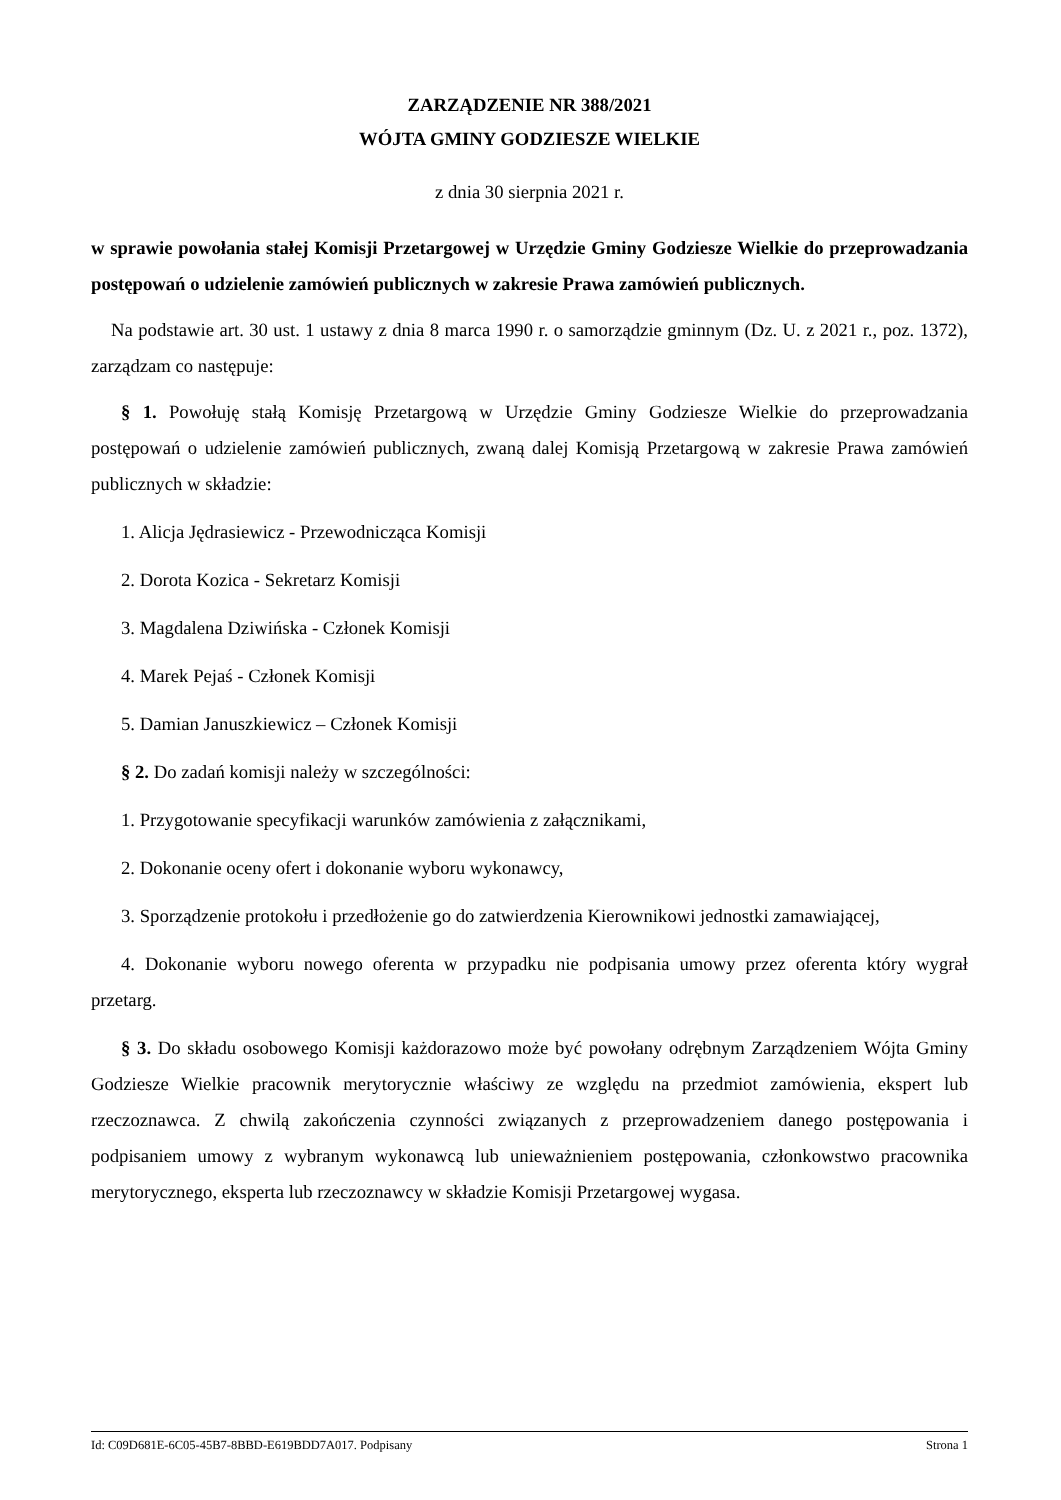ZARZĄDZENIE NR 388/2021
WÓJTA GMINY GODZIESZE WIELKIE
z dnia 30 sierpnia 2021 r.
w sprawie powołania stałej Komisji Przetargowej w Urzędzie Gminy Godziesze Wielkie do przeprowadzania postępowań o udzielenie zamówień publicznych w zakresie Prawa zamówień publicznych.
Na podstawie art. 30 ust. 1 ustawy z dnia 8 marca 1990 r. o samorządzie gminnym (Dz. U. z 2021 r., poz. 1372), zarządzam co następuje:
§ 1. Powołuję stałą Komisję Przetargową w Urzędzie Gminy Godziesze Wielkie do przeprowadzania postępowań o udzielenie zamówień publicznych, zwaną dalej Komisją Przetargową w zakresie Prawa zamówień publicznych w składzie:
1. Alicja Jędrasiewicz - Przewodnicząca Komisji
2. Dorota Kozica - Sekretarz Komisji
3. Magdalena Dziwińska - Członek Komisji
4. Marek Pejaś - Członek Komisji
5. Damian Januszkiewicz – Członek Komisji
§ 2. Do zadań komisji należy w szczególności:
1. Przygotowanie specyfikacji warunków zamówienia z załącznikami,
2. Dokonanie oceny ofert i dokonanie wyboru wykonawcy,
3. Sporządzenie protokołu i przedłożenie go do zatwierdzenia Kierownikowi jednostki zamawiającej,
4. Dokonanie wyboru nowego oferenta w przypadku nie podpisania umowy przez oferenta który wygrał przetarg.
§ 3. Do składu osobowego Komisji każdorazowo może być powołany odrębnym Zarządzeniem Wójta Gminy Godziesze Wielkie pracownik merytorycznie właściwy ze względu na przedmiot zamówienia, ekspert lub rzeczoznawca. Z chwilą zakończenia czynności związanych z przeprowadzeniem danego postępowania i podpisaniem umowy z wybranym wykonawcą lub unieważnieniem postępowania, członkowstwo pracownika merytorycznego, eksperta lub rzeczoznawcy w składzie Komisji Przetargowej wygasa.
Id: C09D681E-6C05-45B7-8BBD-E619BDD7A017. Podpisany Strona 1